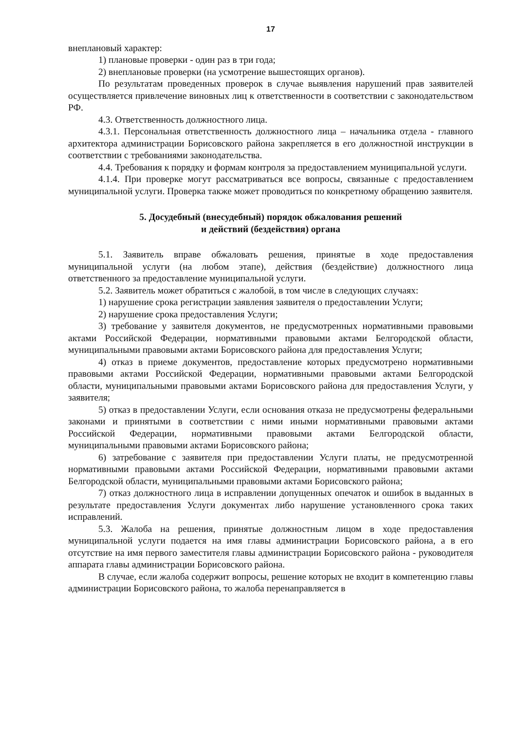17
внеплановый характер:
1) плановые проверки - один раз в три года;
2) внеплановые проверки (на усмотрение вышестоящих органов).
По результатам проведенных проверок в случае выявления нарушений прав заявителей осуществляется привлечение виновных лиц к ответственности в соответствии с законодательством РФ.
4.3. Ответственность должностного лица.
4.3.1. Персональная ответственность должностного лица – начальника отдела - главного архитектора администрации Борисовского района закрепляется в его должностной инструкции в соответствии с требованиями законодательства.
4.4. Требования к порядку и формам контроля за предоставлением муниципальной услуги.
4.1.4. При проверке могут рассматриваться все вопросы, связанные с предоставлением муниципальной услуги. Проверка также может проводиться по конкретному обращению заявителя.
5. Досудебный (внесудебный) порядок обжалования решений
и действий (бездействия) органа
5.1. Заявитель вправе обжаловать решения, принятые в ходе предоставления муниципальной услуги (на любом этапе), действия (бездействие) должностного лица ответственного за предоставление муниципальной услуги.
5.2. Заявитель может обратиться с жалобой, в том числе в следующих случаях:
1) нарушение срока регистрации заявления заявителя о предоставлении Услуги;
2) нарушение срока предоставления Услуги;
3) требование у заявителя документов, не предусмотренных нормативными правовыми актами Российской Федерации, нормативными правовыми актами Белгородской области, муниципальными правовыми актами Борисовского района для предоставления Услуги;
4) отказ в приеме документов, предоставление которых предусмотрено нормативными правовыми актами Российской Федерации, нормативными правовыми актами Белгородской области, муниципальными правовыми актами Борисовского района для предоставления Услуги, у заявителя;
5) отказ в предоставлении Услуги, если основания отказа не предусмотрены федеральными законами и принятыми в соответствии с ними иными нормативными правовыми актами Российской Федерации, нормативными правовыми актами Белгородской области, муниципальными правовыми актами Борисовского района;
6) затребование с заявителя при предоставлении Услуги платы, не предусмотренной нормативными правовыми актами Российской Федерации, нормативными правовыми актами Белгородской области, муниципальными правовыми актами Борисовского района;
7) отказ должностного лица в исправлении допущенных опечаток и ошибок в выданных в результате предоставления Услуги документах либо нарушение установленного срока таких исправлений.
5.3. Жалоба на решения, принятые должностным лицом в ходе предоставления муниципальной услуги подается на имя главы администрации Борисовского района, а в его отсутствие на имя первого заместителя главы администрации Борисовского района - руководителя аппарата главы администрации Борисовского района.
В случае, если жалоба содержит вопросы, решение которых не входит в компетенцию главы администрации Борисовского района, то жалоба перенаправляется в